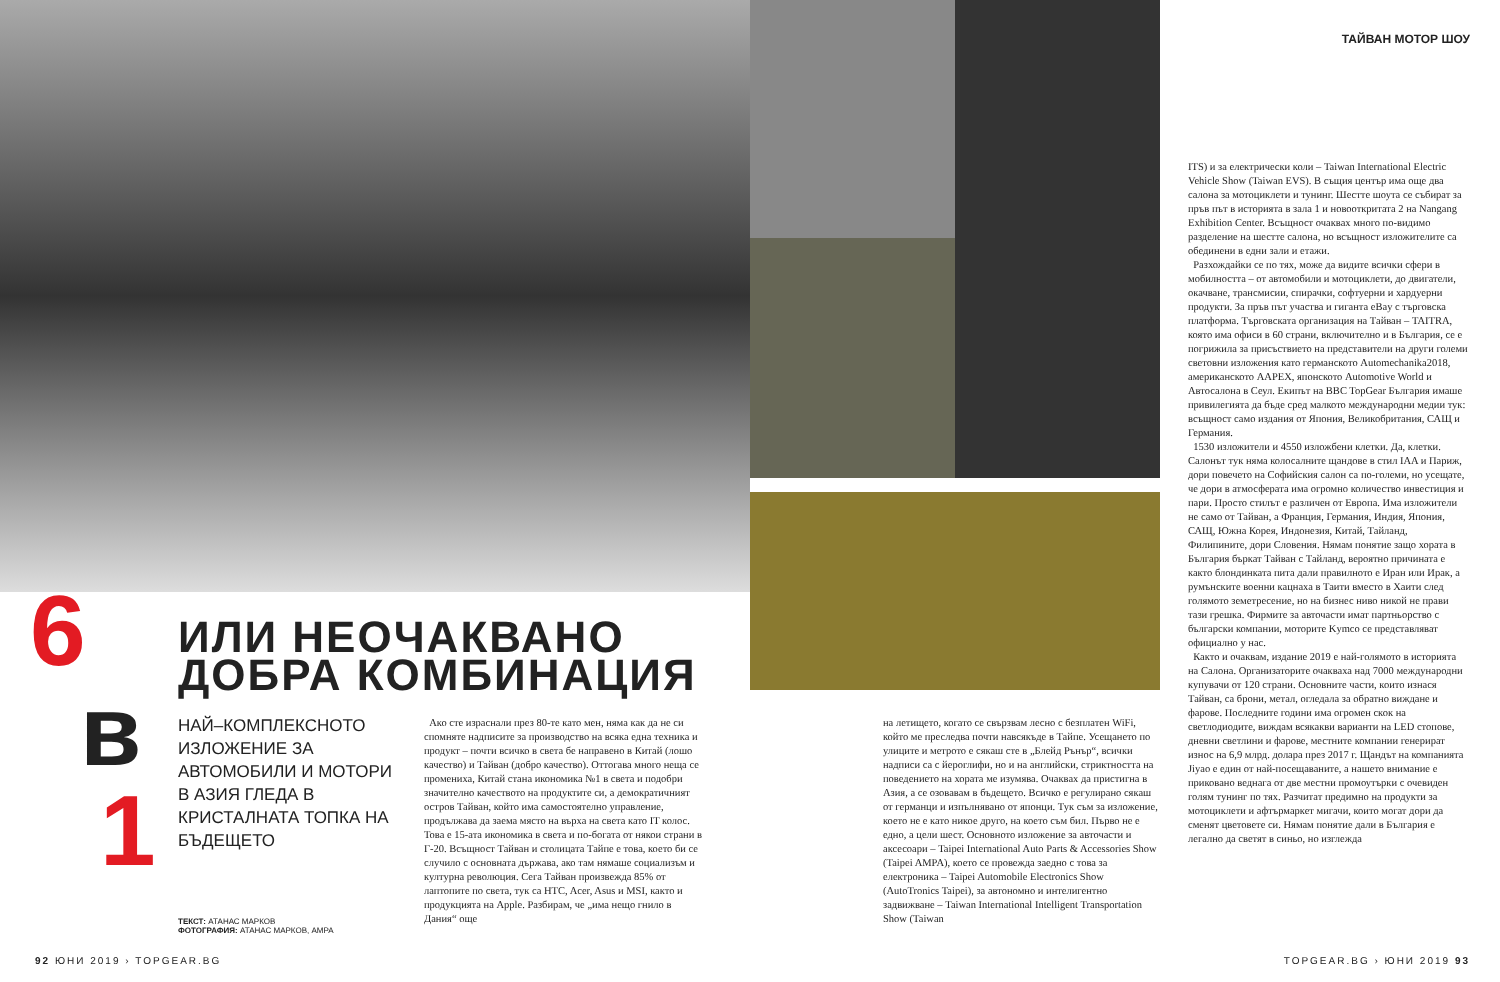ТАЙВАН МОТОР ШОУ
6
в
1
ИЛИ НЕОЧАКВАНО
ДОБРА КОМБИНАЦИЯ
НАЙ–КОМПЛЕКСНОТО ИЗЛОЖЕНИЕ ЗА АВТОМОБИЛИ И МОТОРИ В АЗИЯ ГЛЕДА В КРИСТАЛНАТА ТОПКА НА БЪДЕЩЕТО
ТЕКСТ: АТАНАС МАРКОВ
ФОТОГРАФИЯ: АТАНАС МАРКОВ, AMPA
Ако сте израснали през 80-те като мен, няма как да не си спомняте надписите за производство на всяка една техника и продукт – почти всичко в света бе направено в Китай (лошо качество) и Тайван (добро качество). Оттогава много неща се промениха, Китай стана икономика №1 в света и подобри значително качеството на продуктите си, а демократичният остров Тайван, който има самостоятелно управление, продължава да заема място на върха на света като IT колос. Това е 15-ата икономика в света и по-богата от някои страни в Г-20. Всъщност Тайван и столицата Тайпе е това, което би се случило с основната държава, ако там нямаше социализъм и културна революция. Сега Тайван произвежда 85% от лаптопите по света, тук са HTC, Acer, Asus и MSI, както и продукцията на Apple. Разбирам, че „има нещо гнило в Дания“ още
на летището, когато се свързвам лесно с безплатен WiFi, който ме преследва почти навсякъде в Тайпе. Усещането по улиците и метрото е сякаш сте в „Блейд Рънър“, всички надписи са с йероглифи, но и на английски, стриктността на поведението на хората ме изумява. Очаквах да пристигна в Азия, а се озовавам в бъдещето. Всичко е регулирано сякаш от германци и изпълнявано от японци. Тук съм за изложение, което не е като никое друго, на което съм бил. Първо не е едно, а цели шест. Основното изложение за авточасти и аксесоари – Taipei International Auto Parts & Accessories Show (Taipei AMPA), което се провежда заедно с това за електроника – Taipei Automobile Electronics Show (AutoTronics Taipei), за автономно и интелигентно задвижване – Taiwan International Intelligent Transportation Show (Taiwan
ITS) и за електрически коли – Taiwan International Electric Vehicle Show (Taiwan EVS). В същия център има още два салона за мотоциклети и тунинг. Шестте шоута се събират за пръв път в историята в зала 1 и новооткритата 2 на Nangang Exhibition Center. Всъщност очаквах много по-видимо разделение на шестте салона, но всъщност изложителите са обединени в едни зали и етажи.
Разхождайки се по тях, може да видите всички сфери в мобилността – от автомобили и мотоциклети, до двигатели, окачване, трансмисии, спирачки, софтуерни и хардуерни продукти. За пръв път участва и гиганта eBay с търговска платформа. Търговската организация на Тайван – TAITRA, която има офиси в 60 страни, включително и в България, се е погрижила за присъствието на представители на други големи световни изложения като германското Automechanika2018, американското AAPEX, японското Automotive World и Автосалона в Сеул. Екипът на BBC TopGear България имаше привилегията да бъде сред малкото международни медии тук: всъщност само издания от Япония, Великобритания, САЩ и Германия.
1530 изложители и 4550 изложбени клетки. Да, клетки. Салонът тук няма колосалните щандове в стил IAA и Париж, дори повечето на Софийския салон са по-големи, но усещате, че дори в атмосферата има огромно количество инвестиция и пари. Просто стилът е различен от Европа. Има изложители не само от Тайван, а Франция, Германия, Индия, Япония, САЩ, Южна Корея, Индонезия, Китай, Тайланд, Филипините, дори Словения. Нямам понятие защо хората в България бъркат Тайван с Тайланд, вероятно причината е както блондинката пита дали правилното е Иран или Ирак, а румънските военни кацнаха в Таити вместо в Хаити след голямото земетресение, но на бизнес ниво никой не прави тази грешка. Фирмите за авточасти имат партньорство с български компании, моторите Kymco се представляват официално у нас.
Както и очаквам, издание 2019 е най-голямото в историята на Салона. Организаторите очакваха над 7000 международни купувачи от 120 страни. Основните части, които изнася Тайван, са брони, метал, огледала за обратно виждане и фарове. Последните години има огромен скок на светлодиодите, виждам всякакви варианти на LED стопове, дневни светлини и фарове, местните компании генерират износ на 6,9 млрд. долара през 2017 г. Щандът на компанията Jiyao е един от най-посещаваните, а нашето внимание е приковано веднага от две местни промоутърки с очевиден голям тунинг по тях. Разчитат предимно на продукти за мотоциклети и афтърмаркет мигачи, които могат дори да сменят цветовете си. Нямам понятие дали в България е легално да светят в синьо, но изглежда
92 ЮНИ 2019 › TOPGEAR.BG TOPGEAR.BG › ЮНИ 2019 93